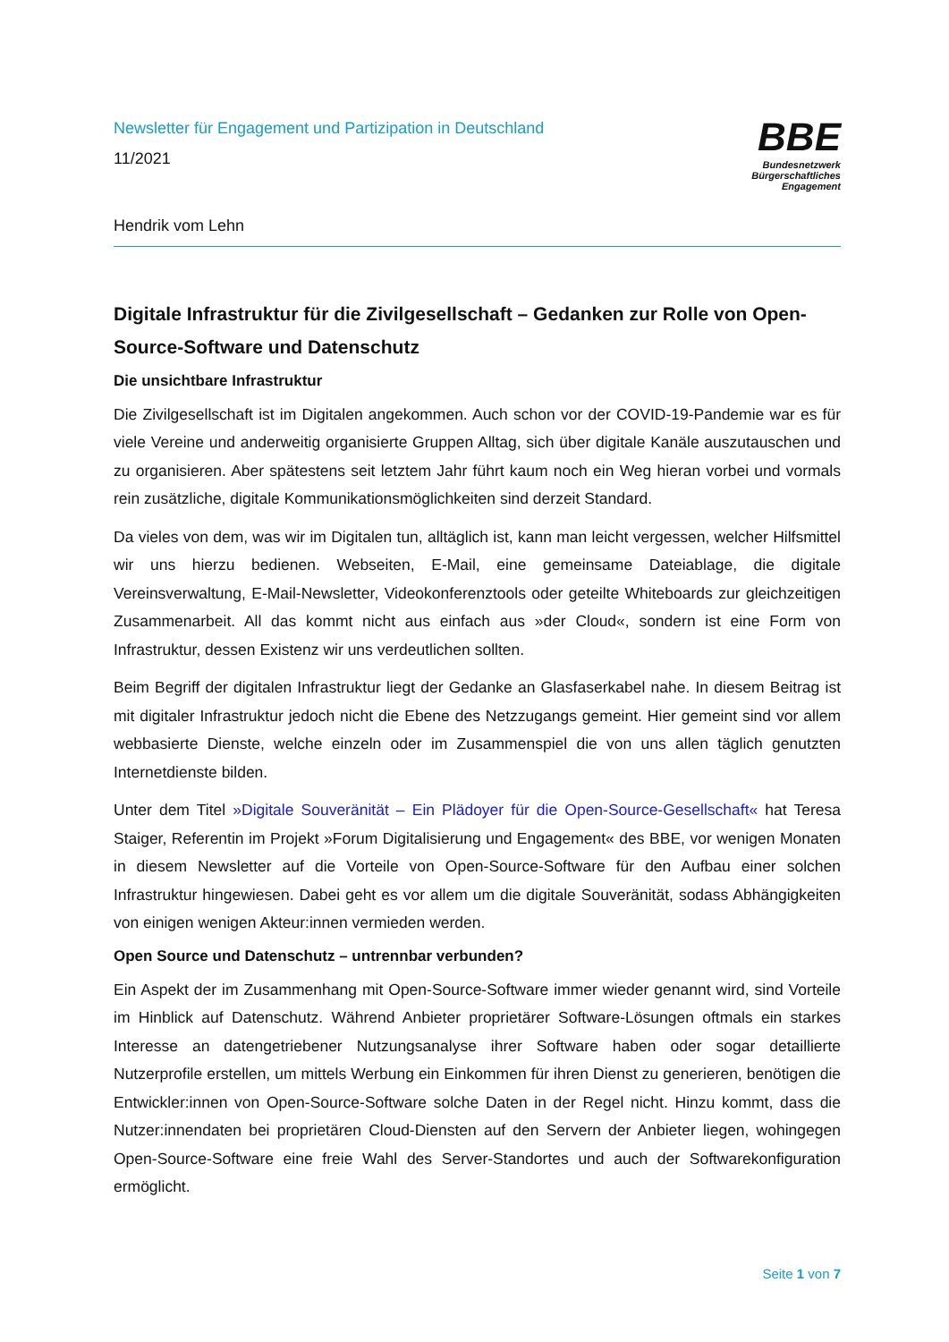Newsletter für Engagement und Partizipation in Deutschland
11/2021
Hendrik vom Lehn
BBE
Bundesnetzwerk
Bürgerschaftliches
Engagement
Digitale Infrastruktur für die Zivilgesellschaft – Gedanken zur Rolle von Open-Source-Software und Datenschutz
Die unsichtbare Infrastruktur
Die Zivilgesellschaft ist im Digitalen angekommen. Auch schon vor der COVID-19-Pandemie war es für viele Vereine und anderweitig organisierte Gruppen Alltag, sich über digitale Kanäle auszutauschen und zu organisieren. Aber spätestens seit letztem Jahr führt kaum noch ein Weg hieran vorbei und vormals rein zusätzliche, digitale Kommunikationsmöglichkeiten sind derzeit Standard.
Da vieles von dem, was wir im Digitalen tun, alltäglich ist, kann man leicht vergessen, welcher Hilfsmittel wir uns hierzu bedienen. Webseiten, E-Mail, eine gemeinsame Dateiablage, die digitale Vereinsverwaltung, E-Mail-Newsletter, Videokonferenztools oder geteilte Whiteboards zur gleichzeitigen Zusammenarbeit. All das kommt nicht aus einfach aus »der Cloud«, sondern ist eine Form von Infrastruktur, dessen Existenz wir uns verdeutlichen sollten.
Beim Begriff der digitalen Infrastruktur liegt der Gedanke an Glasfaserkabel nahe. In diesem Beitrag ist mit digitaler Infrastruktur jedoch nicht die Ebene des Netzzugangs gemeint. Hier gemeint sind vor allem webbasierte Dienste, welche einzeln oder im Zusammenspiel die von uns allen täglich genutzten Internetdienste bilden.
Unter dem Titel »Digitale Souveränität – Ein Plädoyer für die Open-Source-Gesellschaft« hat Teresa Staiger, Referentin im Projekt »Forum Digitalisierung und Engagement« des BBE, vor wenigen Monaten in diesem Newsletter auf die Vorteile von Open-Source-Software für den Aufbau einer solchen Infrastruktur hingewiesen. Dabei geht es vor allem um die digitale Souveränität, sodass Abhängigkeiten von einigen wenigen Akteur:innen vermieden werden.
Open Source und Datenschutz – untrennbar verbunden?
Ein Aspekt der im Zusammenhang mit Open-Source-Software immer wieder genannt wird, sind Vorteile im Hinblick auf Datenschutz. Während Anbieter proprietärer Software-Lösungen oftmals ein starkes Interesse an datengetriebener Nutzungsanalyse ihrer Software haben oder sogar detaillierte Nutzerprofile erstellen, um mittels Werbung ein Einkommen für ihren Dienst zu generieren, benötigen die Entwickler:innen von Open-Source-Software solche Daten in der Regel nicht. Hinzu kommt, dass die Nutzer:innendaten bei proprietären Cloud-Diensten auf den Servern der Anbieter liegen, wohingegen Open-Source-Software eine freie Wahl des Server-Standortes und auch der Softwarekonfiguration ermöglicht.
Seite 1 von 7